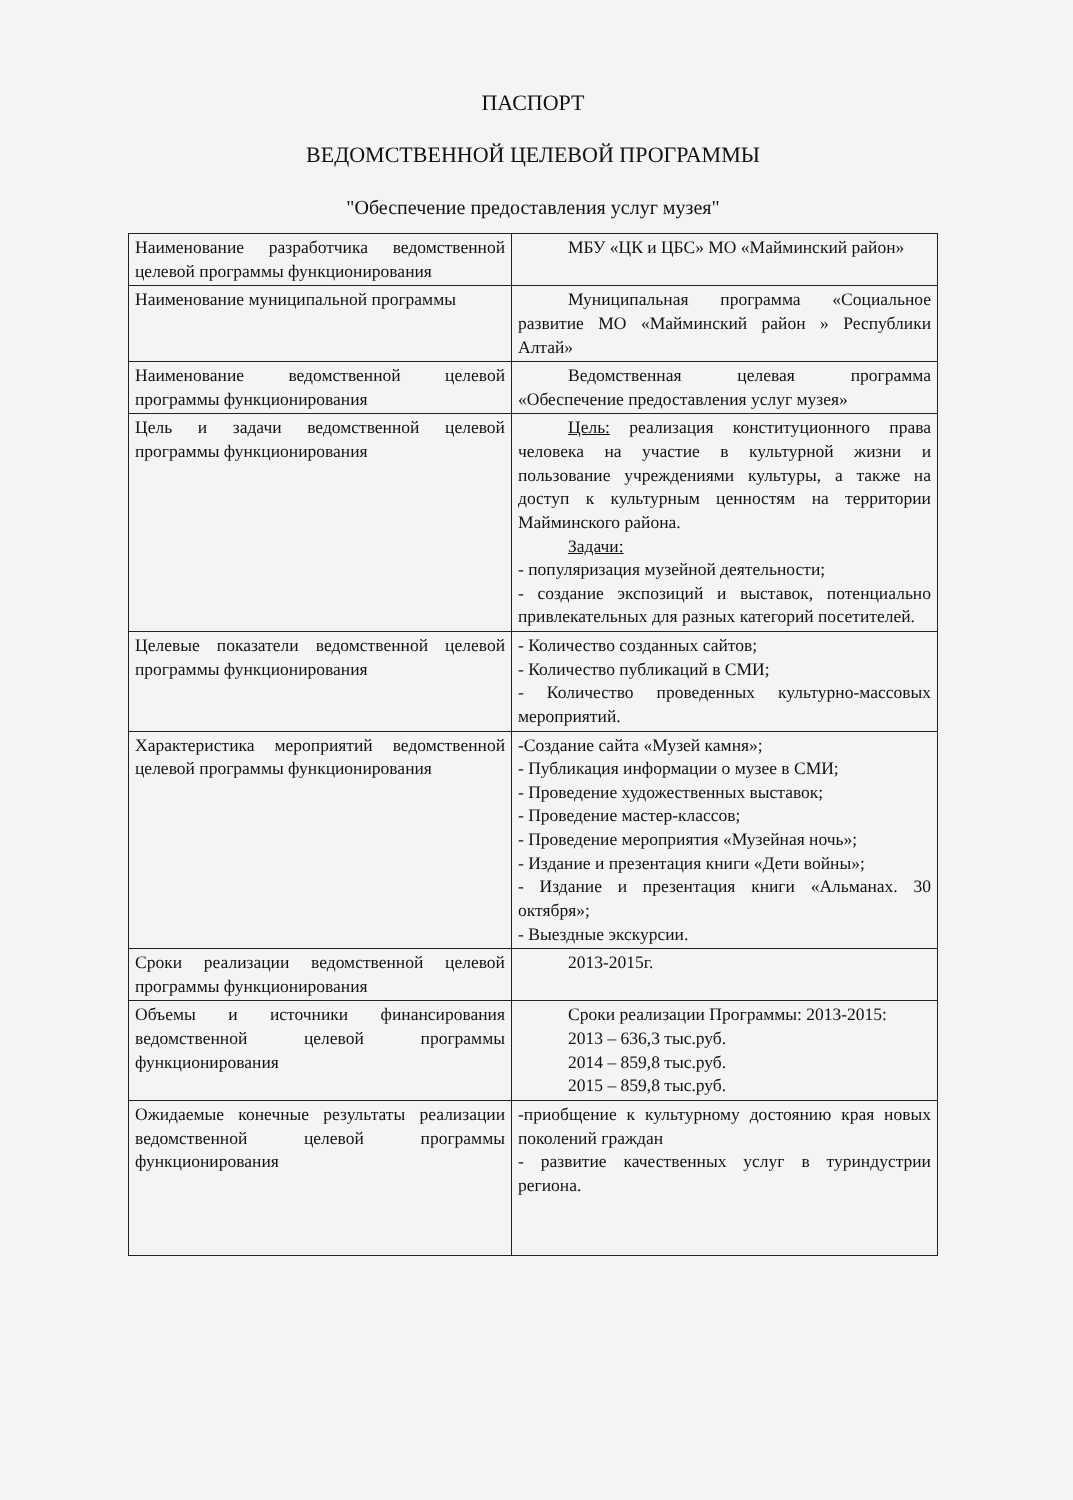ПАСПОРТ
ВЕДОМСТВЕННОЙ ЦЕЛЕВОЙ ПРОГРАММЫ
"Обеспечение предоставления услуг музея"
| Наименование разработчика ведомственной целевой программы функционирования | МБУ «ЦК и ЦБС» МО «Майминский район» |
| Наименование муниципальной программы | Муниципальная программа «Социальное развитие МО «Майминский район » Республики Алтай» |
| Наименование ведомственной целевой программы функционирования | Ведомственная целевая программа «Обеспечение предоставления услуг музея» |
| Цель и задачи ведомственной целевой программы функционирования | Цель: реализация конституционного права человека на участие в культурной жизни и пользование учреждениями культуры, а также на доступ к культурным ценностям на территории Майминского района. Задачи: - популяризация музейной деятельности; - создание экспозиций и выставок, потенциально привлекательных для разных категорий посетителей. |
| Целевые показатели ведомственной целевой программы функционирования | - Количество созданных сайтов; - Количество публикаций в СМИ; - Количество проведенных культурно-массовых мероприятий. |
| Характеристика мероприятий ведомственной целевой программы функционирования | -Создание сайта «Музей камня»; - Публикация информации о музее в СМИ; - Проведение художественных выставок; - Проведение мастер-классов; - Проведение мероприятия «Музейная ночь»; - Издание и презентация книги «Дети войны»; - Издание и презентация книги «Альманах. 30 октября»; - Выездные экскурсии. |
| Сроки реализации ведомственной целевой программы функционирования | 2013-2015г. |
| Объемы и источники финансирования ведомственной целевой программы функционирования | Сроки реализации Программы: 2013-2015: 2013 – 636,3 тыс.руб. 2014 – 859,8 тыс.руб. 2015 – 859,8 тыс.руб. |
| Ожидаемые конечные результаты реализации ведомственной целевой программы функционирования | -приобщение к культурному достоянию края новых поколений граждан - развитие качественных услуг в туриндустрии региона. |